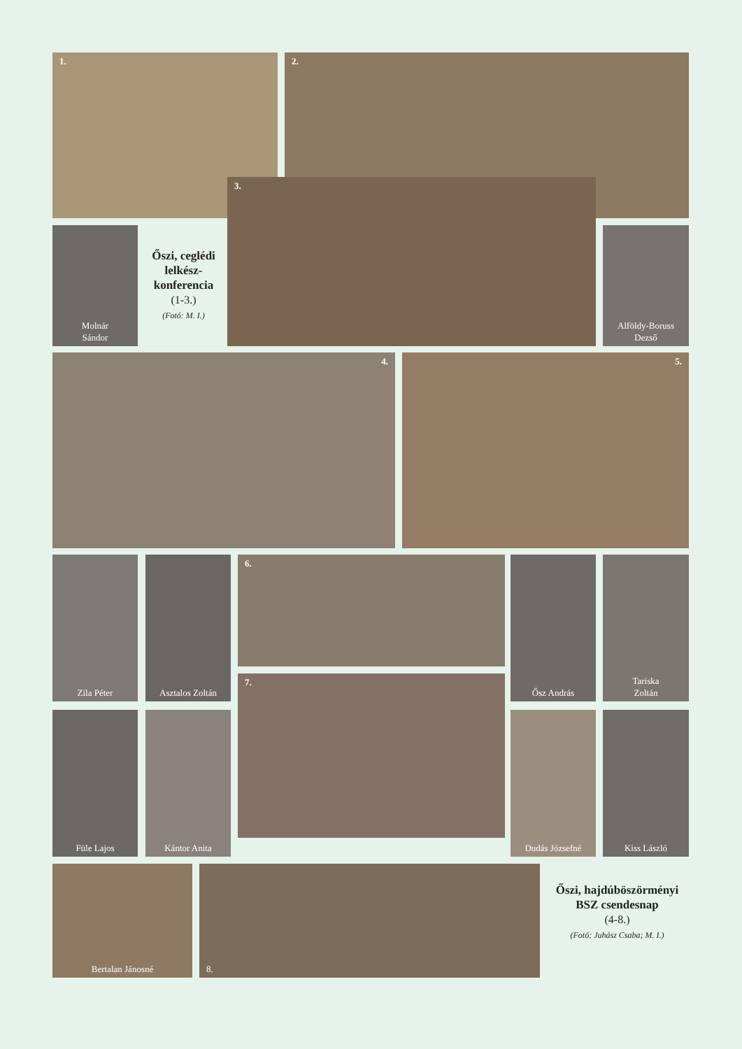1. 2.
Molnár
Sándor
Őszi, ceglédi lelkész-konferencia
(1-3.)
(Fotó: M. I.)
3.
Alföldy-Boruss
Dezső
4. 5.
Zila Péter Asztalos Zoltán 6. Ősz András
Tariska
Zoltán
7.
Füle Lajos Kántor Anita Dudás Józsefné Kiss László
Bertalan Jánosné 8.
Őszi, hajdúböszörményi BSZ csendesnap
(4-8.)
(Fotó: Juhász Csaba; M. I.)